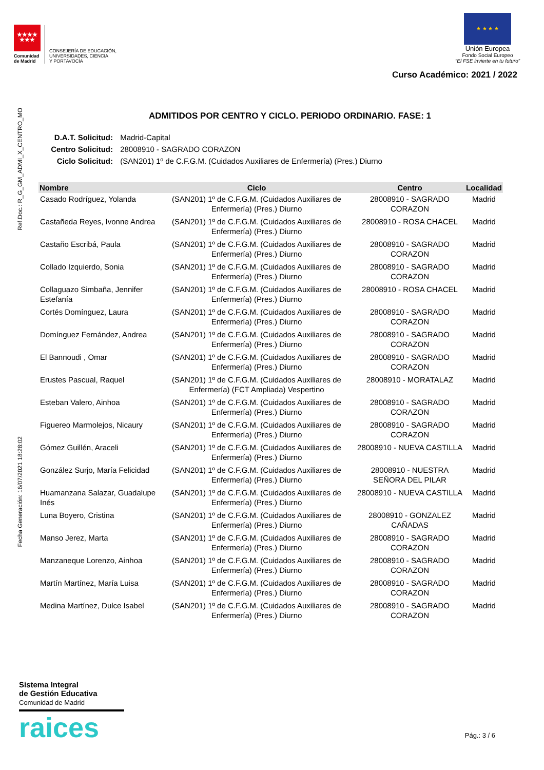★★★★
★★★
Comunidad de Madrid
CONSEJERÍA DE EDUCACIÓN,
UNIVERSIDADES, CIENCIA
Y PORTAVOCÍA
★ ★ ★ ★
Unión Europea
Fondo Social Europeo
“El FSE invierte en tu futuro”
Curso Académico: 2021 / 2022
Ref.Doc.: R_G_GM_ADMI_X_CENTRO_MO
Fecha Generación: 16/07/2021 18:28:02
ADMITIDOS POR CENTRO Y CICLO. PERIODO ORDINARIO. FASE: 1
D.A.T. Solicitud: Madrid-Capital
Centro Solicitud: 28008910 - SAGRADO CORAZON
Ciclo Solicitud: (SAN201) 1º de C.F.G.M. (Cuidados Auxiliares de Enfermería) (Pres.) Diurno
| Nombre | Ciclo | Centro | Localidad |
| --- | --- | --- | --- |
| Casado Rodríguez, Yolanda | (SAN201) 1º de C.F.G.M. (Cuidados Auxiliares de Enfermería) (Pres.) Diurno | 28008910 - SAGRADO CORAZON | Madrid |
| Castañeda Reyes, Ivonne Andrea | (SAN201) 1º de C.F.G.M. (Cuidados Auxiliares de Enfermería) (Pres.) Diurno | 28008910 - ROSA CHACEL | Madrid |
| Castaño Escribá, Paula | (SAN201) 1º de C.F.G.M. (Cuidados Auxiliares de Enfermería) (Pres.) Diurno | 28008910 - SAGRADO CORAZON | Madrid |
| Collado Izquierdo, Sonia | (SAN201) 1º de C.F.G.M. (Cuidados Auxiliares de Enfermería) (Pres.) Diurno | 28008910 - SAGRADO CORAZON | Madrid |
| Collaguazo Simbaña, Jennifer Estefanía | (SAN201) 1º de C.F.G.M. (Cuidados Auxiliares de Enfermería) (Pres.) Diurno | 28008910 - ROSA CHACEL | Madrid |
| Cortés Domínguez, Laura | (SAN201) 1º de C.F.G.M. (Cuidados Auxiliares de Enfermería) (Pres.) Diurno | 28008910 - SAGRADO CORAZON | Madrid |
| Domínguez Fernández, Andrea | (SAN201) 1º de C.F.G.M. (Cuidados Auxiliares de Enfermería) (Pres.) Diurno | 28008910 - SAGRADO CORAZON | Madrid |
| El Bannoudi , Omar | (SAN201) 1º de C.F.G.M. (Cuidados Auxiliares de Enfermería) (Pres.) Diurno | 28008910 - SAGRADO CORAZON | Madrid |
| Erustes Pascual, Raquel | (SAN201) 1º de C.F.G.M. (Cuidados Auxiliares de Enfermería) (FCT Ampliada) Vespertino | 28008910 - MORATALAZ | Madrid |
| Esteban Valero, Ainhoa | (SAN201) 1º de C.F.G.M. (Cuidados Auxiliares de Enfermería) (Pres.) Diurno | 28008910 - SAGRADO CORAZON | Madrid |
| Figuereo Marmolejos, Nicaury | (SAN201) 1º de C.F.G.M. (Cuidados Auxiliares de Enfermería) (Pres.) Diurno | 28008910 - SAGRADO CORAZON | Madrid |
| Gómez Guillén, Araceli | (SAN201) 1º de C.F.G.M. (Cuidados Auxiliares de Enfermería) (Pres.) Diurno | 28008910 - NUEVA CASTILLA | Madrid |
| González Surjo, María Felicidad | (SAN201) 1º de C.F.G.M. (Cuidados Auxiliares de Enfermería) (Pres.) Diurno | 28008910 - NUESTRA SEÑORA DEL PILAR | Madrid |
| Huamanzana Salazar, Guadalupe Inés | (SAN201) 1º de C.F.G.M. (Cuidados Auxiliares de Enfermería) (Pres.) Diurno | 28008910 - NUEVA CASTILLA | Madrid |
| Luna Boyero, Cristina | (SAN201) 1º de C.F.G.M. (Cuidados Auxiliares de Enfermería) (Pres.) Diurno | 28008910 - GONZALEZ CAÑADAS | Madrid |
| Manso Jerez, Marta | (SAN201) 1º de C.F.G.M. (Cuidados Auxiliares de Enfermería) (Pres.) Diurno | 28008910 - SAGRADO CORAZON | Madrid |
| Manzaneque Lorenzo, Ainhoa | (SAN201) 1º de C.F.G.M. (Cuidados Auxiliares de Enfermería) (Pres.) Diurno | 28008910 - SAGRADO CORAZON | Madrid |
| Martín Martínez, María Luisa | (SAN201) 1º de C.F.G.M. (Cuidados Auxiliares de Enfermería) (Pres.) Diurno | 28008910 - SAGRADO CORAZON | Madrid |
| Medina Martínez, Dulce Isabel | (SAN201) 1º de C.F.G.M. (Cuidados Auxiliares de Enfermería) (Pres.) Diurno | 28008910 - SAGRADO CORAZON | Madrid |
Sistema Integral
de Gestión Educativa
Comunidad de Madrid
raices
Pág.: 3 / 6